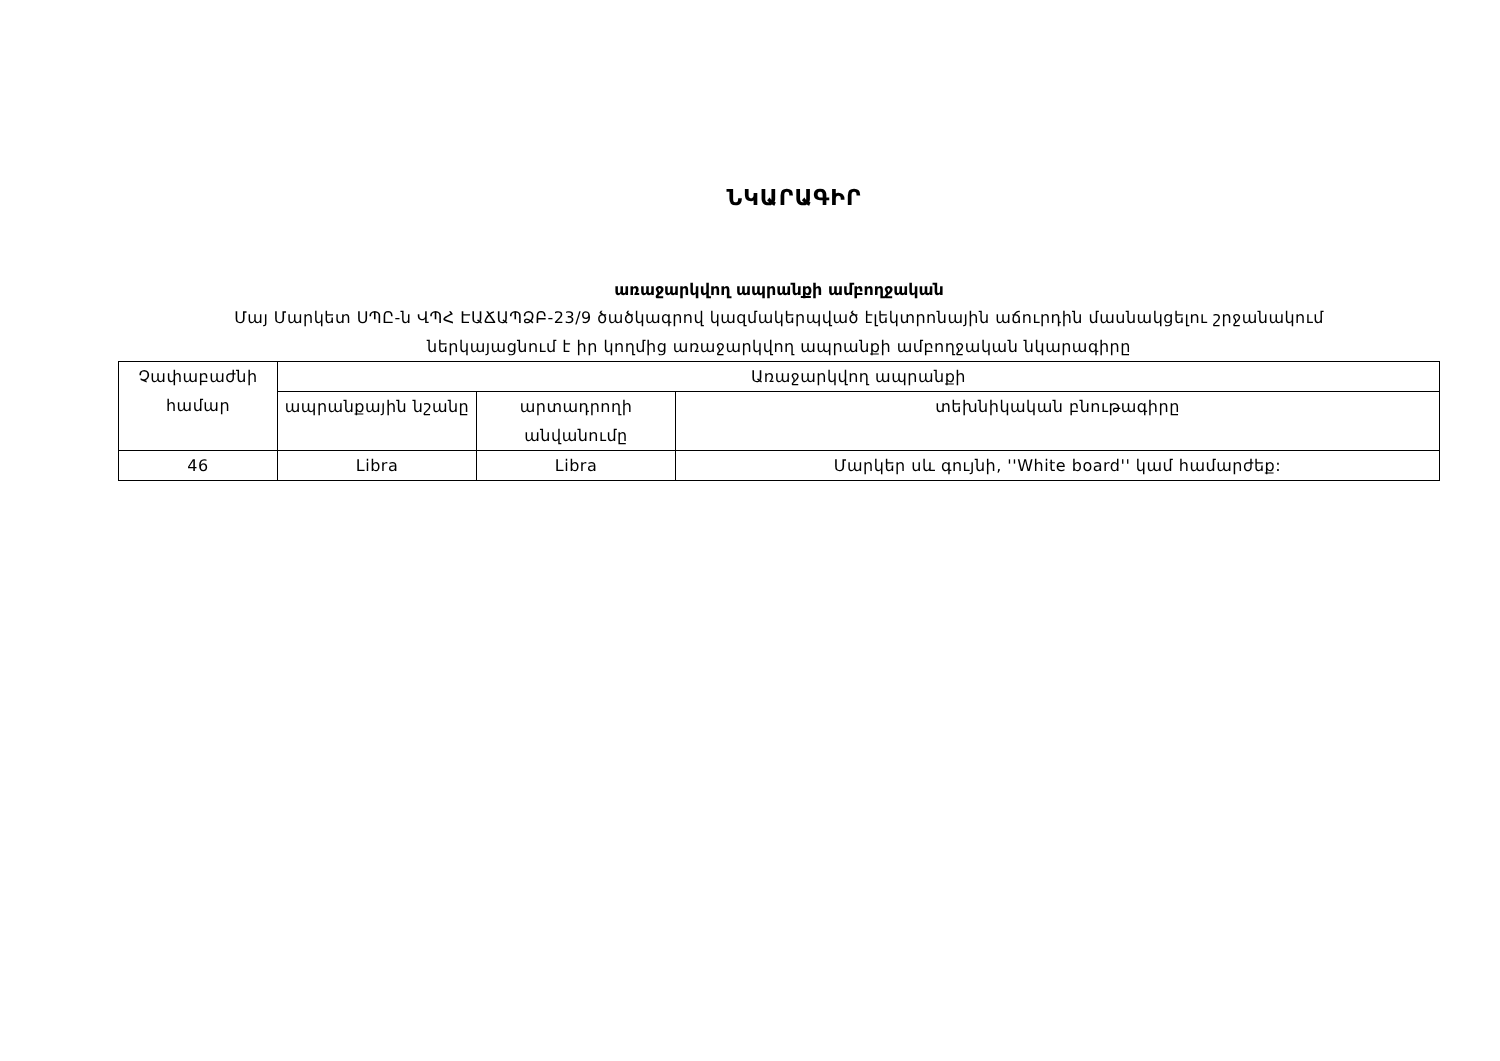ՆԿԱՐԱԳԻՐ
առաջարկվող ապրանքի ամբողջական
Մայ Մարկետ ՍՊԸ-ն ՎՊՀ ԷԱՃԱՊՁԲ-23/9 ծածկագրով կազմակերպված էլեկտրոնային աճուրդին մասնակցելու շրջանակում
ներկայացնում է իր կողմից առաջարկվող ապրանքի ամբողջական նկարագիրը
| Չափաբաժնի համար | Առաջարկվող ապրանքի | | |
| --- | --- | --- | --- |
| | ապրանքային նշանը | արտադրողի անվանումը | տեխնիկական բնութագիրը |
| 46 | Libra | Libra | Մարկեր սև գույնի, ''White board'' կամ համարժեք: |